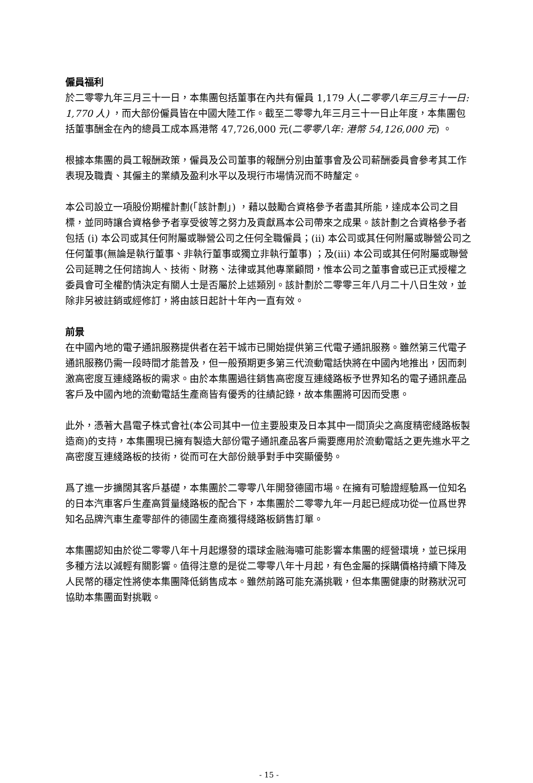僱員福利
於二零零九年三月三十一日，本集團包括董事在內共有僱員 1,179 人(二零零八年三月三十一日: 1,770 人) ，而大部份僱員皆在中國大陸工作。截至二零零九年三月三十一日止年度，本集團包括董事酬金在內的總員工成本爲港幣 47,726,000 元(二零零八年: 港幣 54,126,000 元) 。
根據本集團的員工報酬政策，僱員及公司董事的報酬分別由董事會及公司薪酬委員會參考其工作表現及職責、其僱主的業績及盈利水平以及現行市場情況而不時釐定。
本公司設立一項股份期權計劃(「該計劃」) ，藉以鼓勵合資格參予者盡其所能，達成本公司之目標，並同時讓合資格參予者享受彼等之努力及貢獻爲本公司帶來之成果。該計劃之合資格參予者包括 (i) 本公司或其任何附屬或聯營公司之任何全職僱員；(ii) 本公司或其任何附屬或聯營公司之任何董事(無論是執行董事、非執行董事或獨立非執行董事) ；及(iii) 本公司或其任何附屬或聯營公司延聘之任何諮詢人、技術、財務、法律或其他專業顧問，惟本公司之董事會或已正式授權之委員會可全權酌情決定有關人士是否屬於上述類別。該計劃於二零零三年八月二十八日生效，並除非另被註銷或經修訂，將由該日起計十年內一直有效。
前景
在中國內地的電子通訊服務提供者在若干城市已開始提供第三代電子通訊服務。雖然第三代電子通訊服務仍需一段時間才能普及，但一般預期更多第三代流動電話快將在中國內地推出，因而刺激高密度互連綫路板的需求。由於本集團過往銷售高密度互連綫路板予世界知名的電子通訊產品客戶及中國內地的流動電話生產商皆有優秀的往績記錄，故本集團將可因而受惠。
此外，憑著大昌電子株式會社(本公司其中一位主要股東及日本其中一間頂尖之高度精密綫路板製造商)的支持，本集團現已擁有製造大部份電子通訊產品客戶需要應用於流動電話之更先進水平之高密度互連綫路板的技術，從而可在大部份競爭對手中突顯優勢。
爲了進一步擴闊其客戶基礎，本集團於二零零八年開發德國市場。在擁有可驗證經驗爲一位知名的日本汽車客戶生產高質量綫路板的配合下，本集團於二零零九年一月起已經成功從一位爲世界知名品牌汽車生產零部件的德國生產商獲得綫路板銷售訂單。
本集團認知由於從二零零八年十月起爆發的環球金融海嘯可能影響本集團的經營環境，並已採用多種方法以減輕有關影響。值得注意的是從二零零八年十月起，有色金屬的採購價格持續下降及人民幣的穩定性將使本集團降低銷售成本。雖然前路可能充滿挑戰，但本集團健康的財務狀況可協助本集團面對挑戰。
- 15 -